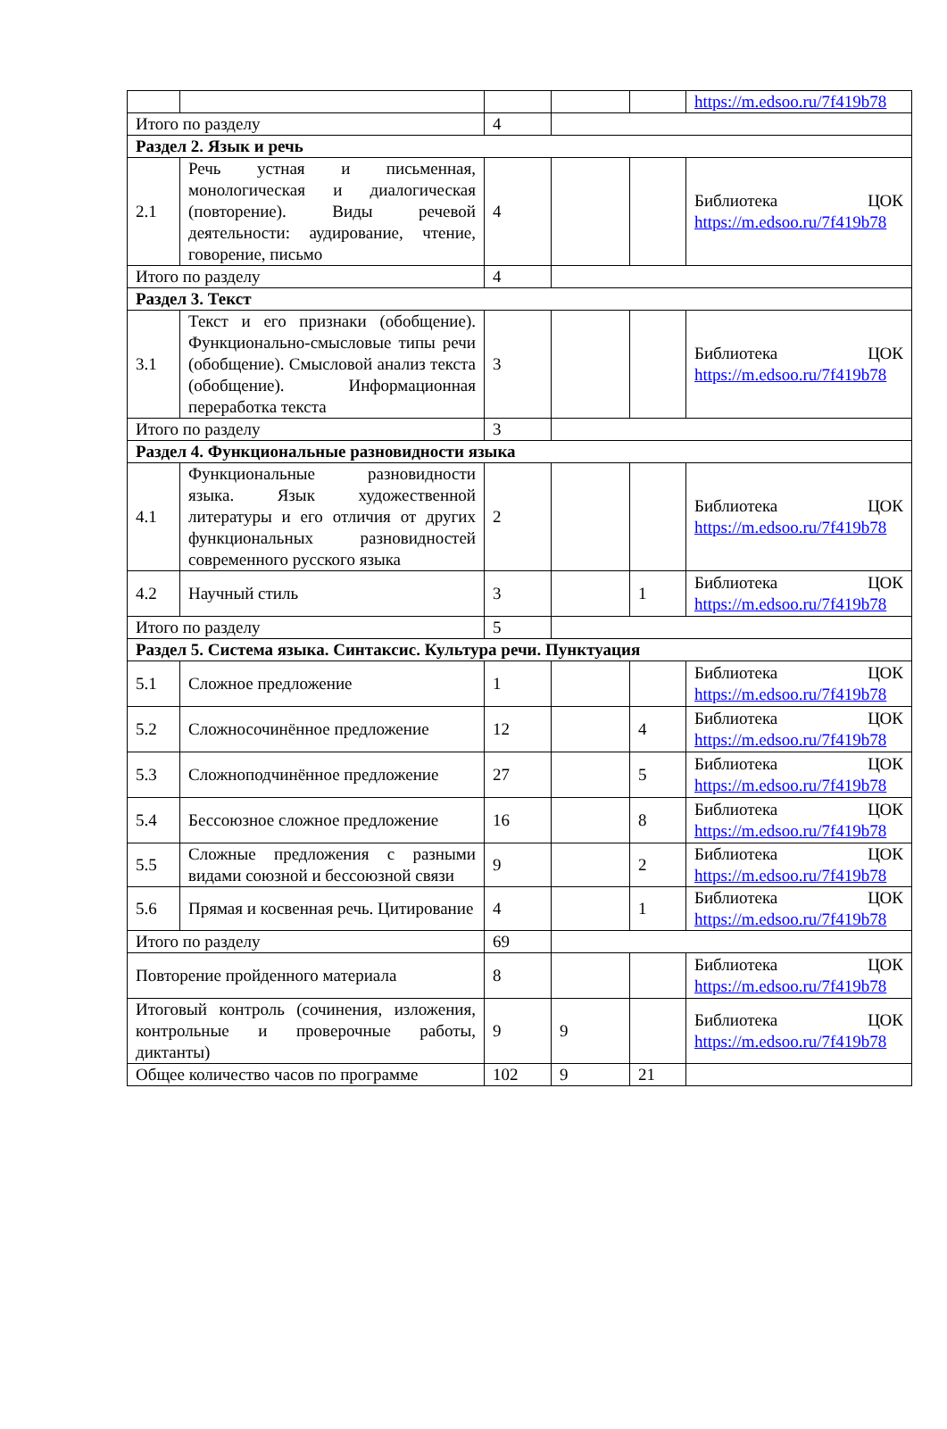| | | | | | https://m.edsoo.ru/7f419b78 |
| Итого по разделу | | 4 | | | |
| Раздел 2. Язык и речь | | | | | |
| 2.1 | Речь устная и письменная, монологическая и диалогическая (повторение). Виды речевой деятельности: аудирование, чтение, говорение, письмо | 4 | | | Библиотека ЦОК https://m.edsoo.ru/7f419b78 |
| Итого по разделу | | 4 | | | |
| Раздел 3. Текст | | | | | |
| 3.1 | Текст и его признаки (обобщение). Функционально-смысловые типы речи (обобщение). Смысловой анализ текста (обобщение). Информационная переработка текста | 3 | | | Библиотека ЦОК https://m.edsoo.ru/7f419b78 |
| Итого по разделу | | 3 | | | |
| Раздел 4. Функциональные разновидности языка | | | | | |
| 4.1 | Функциональные разновидности языка. Язык художественной литературы и его отличия от других функциональных разновидностей современного русского языка | 2 | | | Библиотека ЦОК https://m.edsoo.ru/7f419b78 |
| 4.2 | Научный стиль | 3 | | 1 | Библиотека ЦОК https://m.edsoo.ru/7f419b78 |
| Итого по разделу | | 5 | | | |
| Раздел 5. Система языка. Синтаксис. Культура речи. Пунктуация | | | | | |
| 5.1 | Сложное предложение | 1 | | | Библиотека ЦОК https://m.edsoo.ru/7f419b78 |
| 5.2 | Сложносочинённое предложение | 12 | | 4 | Библиотека ЦОК https://m.edsoo.ru/7f419b78 |
| 5.3 | Сложноподчинённое предложение | 27 | | 5 | Библиотека ЦОК https://m.edsoo.ru/7f419b78 |
| 5.4 | Бессоюзное сложное предложение | 16 | | 8 | Библиотека ЦОК https://m.edsoo.ru/7f419b78 |
| 5.5 | Сложные предложения с разными видами союзной и бессоюзной связи | 9 | | 2 | Библиотека ЦОК https://m.edsoo.ru/7f419b78 |
| 5.6 | Прямая и косвенная речь. Цитирование | 4 | | 1 | Библиотека ЦОК https://m.edsoo.ru/7f419b78 |
| Итого по разделу | | 69 | | | |
| Повторение пройденного материала | | 8 | | | Библиотека ЦОК https://m.edsoo.ru/7f419b78 |
| Итоговый контроль (сочинения, изложения, контрольные и проверочные работы, диктанты) | | 9 | 9 | | Библиотека ЦОК https://m.edsoo.ru/7f419b78 |
| Общее количество часов по программе | | 102 | 9 | 21 | |